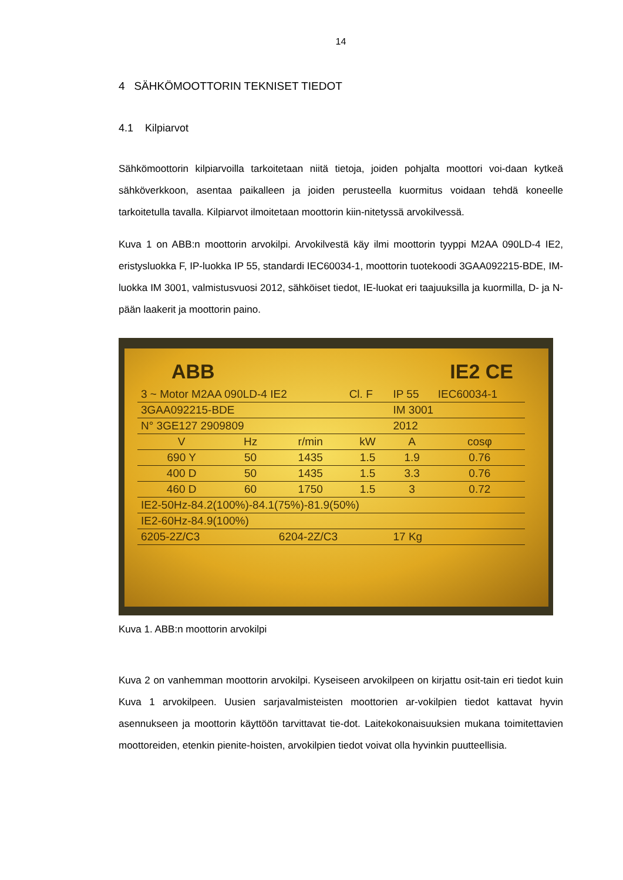14
4 SÄHKÖMOOTTORIN TEKNISET TIEDOT
4.1 Kilpiarvot
Sähkömoottorin kilpiarvoilla tarkoitetaan niitä tietoja, joiden pohjalta moottori voi-daan kytkeä sähköverkkoon, asentaa paikalleen ja joiden perusteella kuormitus voidaan tehdä koneelle tarkoitetulla tavalla. Kilpiarvot ilmoitetaan moottorin kiin-nitetyssä arvokilvessä.
Kuva 1 on ABB:n moottorin arvokilpi. Arvokilvestä käy ilmi moottorin tyyppi M2AA 090LD-4 IE2, eristysluokka F, IP-luokka IP 55, standardi IEC60034-1, moottorin tuotekoodi 3GAA092215-BDE, IM-luokka IM 3001, valmistusvuosi 2012, sähköiset tiedot, IE-luokat eri taajuuksilla ja kuormilla, D- ja N-pään laakerit ja moottorin paino.
ABB IE2 CE
| 3 ~ Motor M2AA 090LD-4 IE2 | | | Cl. F | IP 55 | IEC60034-1 |
| 3GAA092215-BDE | | | | IM 3001 | |
| N° 3GE127 2909809 | | | | 2012 | |
| V | Hz | r/min | kW | A | cosφ |
| 690 Y | 50 | 1435 | 1.5 | 1.9 | 0.76 |
| 400 D | 50 | 1435 | 1.5 | 3.3 | 0.76 |
| 460 D | 60 | 1750 | 1.5 | 3 | 0.72 |
| IE2-50Hz-84.2(100%)-84.1(75%)-81.9(50%) | | | | | |
| IE2-60Hz-84.9(100%) | | | | | |
| 6205-2Z/C3 | | 6204-2Z/C3 | | 17 Kg | |
Kuva 1. ABB:n moottorin arvokilpi
Kuva 2 on vanhemman moottorin arvokilpi. Kyseiseen arvokilpeen on kirjattu osit-tain eri tiedot kuin Kuva 1 arvokilpeen. Uusien sarjavalmisteisten moottorien ar-vokilpien tiedot kattavat hyvin asennukseen ja moottorin käyttöön tarvittavat tie-dot. Laitekokonaisuuksien mukana toimitettavien moottoreiden, etenkin pienite-hoisten, arvokilpien tiedot voivat olla hyvinkin puutteellisia.